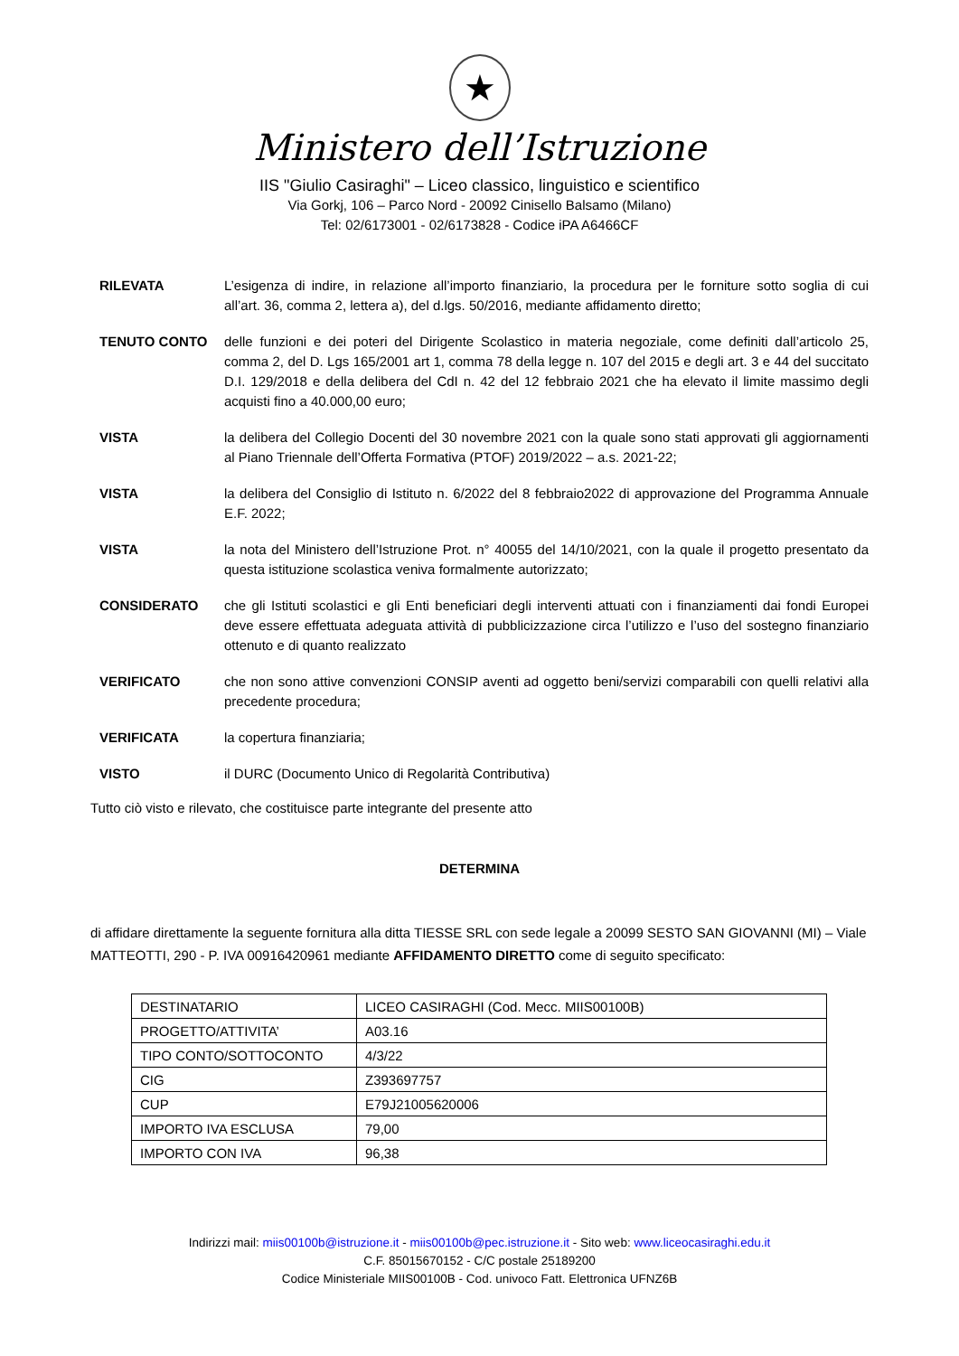★
Ministero dell’Istruzione
IIS "Giulio Casiraghi" – Liceo classico, linguistico e scientifico
Via Gorkj, 106 – Parco Nord - 20092 Cinisello Balsamo (Milano)
Tel: 02/6173001 - 02/6173828 - Codice iPA A6466CF
RILEVATA L’esigenza di indire, in relazione all’importo finanziario, la procedura per le forniture sotto soglia di cui all’art. 36, comma 2, lettera a), del d.lgs. 50/2016, mediante affidamento diretto;
TENUTO CONTO delle funzioni e dei poteri del Dirigente Scolastico in materia negoziale, come definiti dall’articolo 25, comma 2, del D. Lgs 165/2001 art 1, comma 78 della legge n. 107 del 2015 e degli art. 3 e 44 del succitato D.I. 129/2018 e della delibera del CdI n. 42 del 12 febbraio 2021 che ha elevato il limite massimo degli acquisti fino a 40.000,00 euro;
VISTA la delibera del Collegio Docenti del 30 novembre 2021 con la quale sono stati approvati gli aggiornamenti al Piano Triennale dell’Offerta Formativa (PTOF) 2019/2022 – a.s. 2021-22;
VISTA la delibera del Consiglio di Istituto n. 6/2022 del 8 febbraio2022 di approvazione del Programma Annuale E.F. 2022;
VISTA la nota del Ministero dell’Istruzione Prot. n° 40055 del 14/10/2021, con la quale il progetto presentato da questa istituzione scolastica veniva formalmente autorizzato;
CONSIDERATO che gli Istituti scolastici e gli Enti beneficiari degli interventi attuati con i finanziamenti dai fondi Europei deve essere effettuata adeguata attività di pubblicizzazione circa l’utilizzo e l’uso del sostegno finanziario ottenuto e di quanto realizzato
VERIFICATO che non sono attive convenzioni CONSIP aventi ad oggetto beni/servizi comparabili con quelli relativi alla precedente procedura;
VERIFICATA la copertura finanziaria;
VISTO il DURC (Documento Unico di Regolarità Contributiva)
Tutto ciò visto e rilevato, che costituisce parte integrante del presente atto
DETERMINA
di affidare direttamente la seguente fornitura alla ditta TIESSE SRL con sede legale a 20099 SESTO SAN GIOVANNI (MI) – Viale MATTEOTTI, 290 - P. IVA 00916420961 mediante AFFIDAMENTO DIRETTO come di seguito specificato:
| DESTINATARIO | LICEO CASIRAGHI (Cod. Mecc. MIIS00100B) |
| PROGETTO/ATTIVITA’ | A03.16 |
| TIPO CONTO/SOTTOCONTO | 4/3/22 |
| CIG | Z393697757 |
| CUP | E79J21005620006 |
| IMPORTO IVA ESCLUSA | 79,00 |
| IMPORTO CON IVA | 96,38 |
Indirizzi mail: miis00100b@istruzione.it - miis00100b@pec.istruzione.it - Sito web: www.liceocasiraghi.edu.it
C.F. 85015670152 - C/C postale 25189200
Codice Ministeriale MIIS00100B - Cod. univoco Fatt. Elettronica UFNZ6B